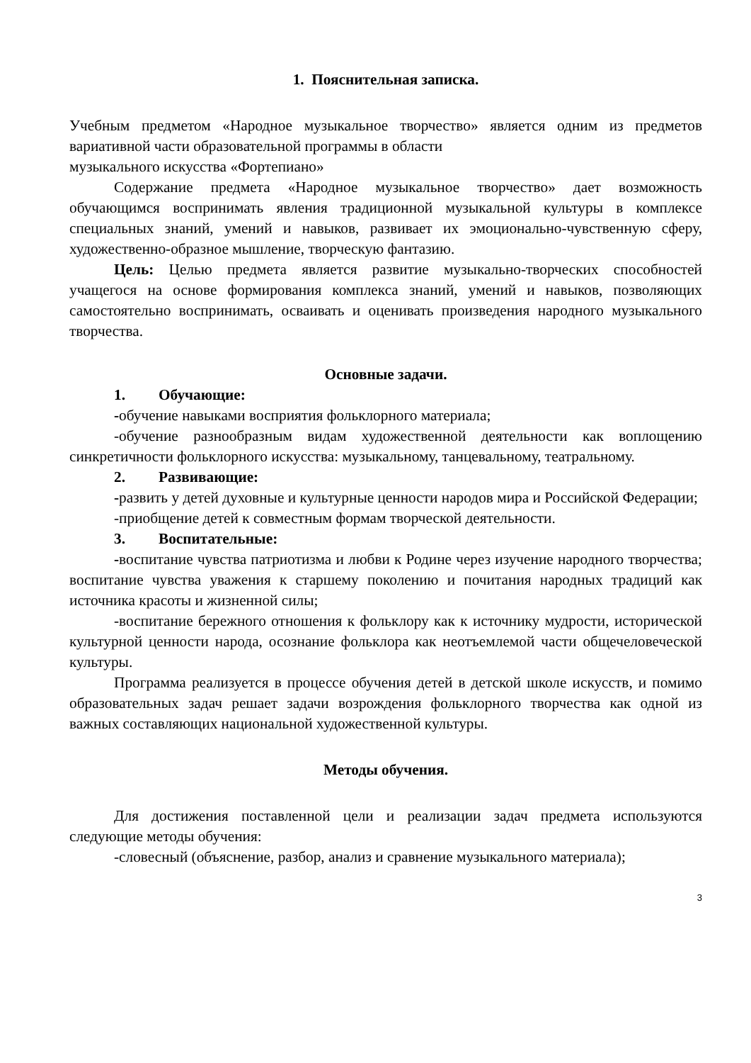1. Пояснительная записка.
Учебным предметом «Народное музыкальное творчество» является одним из предметов вариативной части образовательной программы в области
музыкального искусства «Фортепиано»
Содержание предмета «Народное музыкальное творчество» дает возможность обучающимся воспринимать явления традиционной музыкальной культуры в комплексе специальных знаний, умений и навыков, развивает их эмоционально-чувственную сферу, художественно-образное мышление, творческую фантазию.
Цель: Целью предмета является развитие музыкально-творческих способностей учащегося на основе формирования комплекса знаний, умений и навыков, позволяющих самостоятельно воспринимать, осваивать и оценивать произведения народного музыкального творчества.
Основные задачи.
1. Обучающие:
-обучение навыками восприятия фольклорного материала;
-обучение разнообразным видам художественной деятельности как воплощению синкретичности фольклорного искусства: музыкальному, танцевальному, театральному.
2. Развивающие:
-развить у детей духовные и культурные ценности народов мира и Российской Федерации;
-приобщение детей к совместным формам творческой деятельности.
3. Воспитательные:
-воспитание чувства патриотизма и любви к Родине через изучение народного творчества; воспитание чувства уважения к старшему поколению и почитания народных традиций как источника красоты и жизненной силы;
-воспитание бережного отношения к фольклору как к источнику мудрости, исторической культурной ценности народа, осознание фольклора как неотъемлемой части общечеловеческой культуры.
Программа реализуется в процессе обучения детей в детской школе искусств, и помимо образовательных задач решает задачи возрождения фольклорного творчества как одной из важных составляющих национальной художественной культуры.
Методы обучения.
Для достижения поставленной цели и реализации задач предмета используются следующие методы обучения:
-словесный (объяснение, разбор, анализ и сравнение музыкального материала);
3